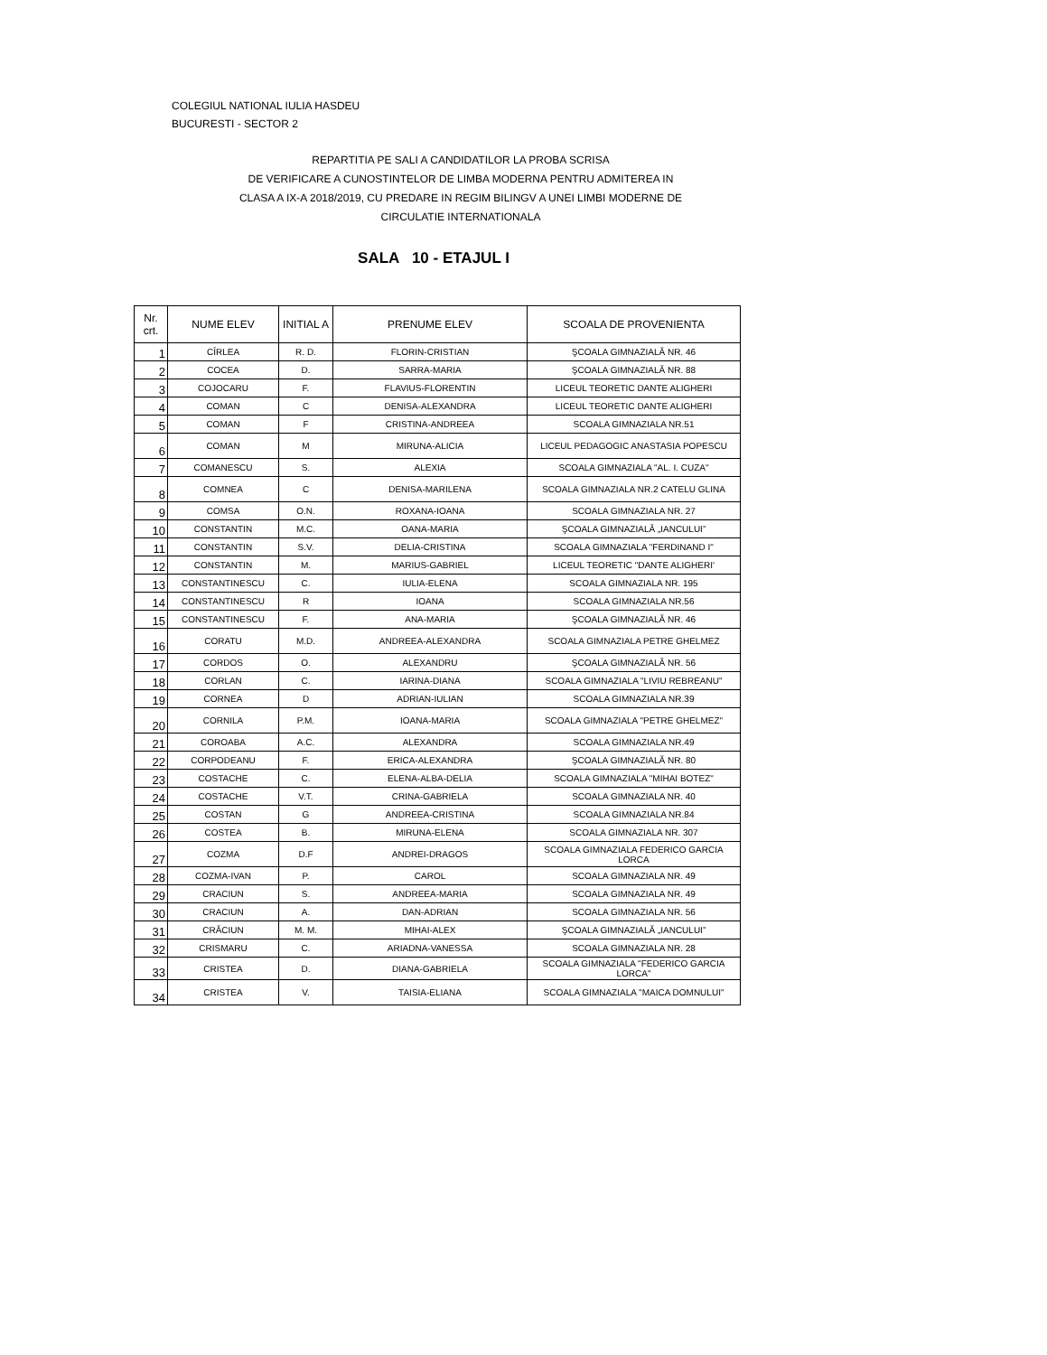COLEGIUL NATIONAL IULIA HASDEU
BUCURESTI - SECTOR 2
REPARTITIA PE SALI A CANDIDATILOR LA PROBA SCRISA
DE VERIFICARE A CUNOSTINTELOR DE LIMBA MODERNA PENTRU ADMITEREA IN
CLASA A IX-A 2018/2019, CU PREDARE IN REGIM BILINGV A UNEI LIMBI MODERNE DE
CIRCULATIE INTERNATIONALA
SALA 10 - ETAJUL I
| Nr. crt. | NUME ELEV | INITIAL A | PRENUME ELEV | SCOALA DE PROVENIENTA |
| --- | --- | --- | --- | --- |
| 1 | CÎRLEA | R. D. | FLORIN-CRISTIAN | ŞCOALA GIMNAZIALĂ NR. 46 |
| 2 | COCEA | D. | SARRA-MARIA | ŞCOALA GIMNAZIALĂ NR. 88 |
| 3 | COJOCARU | F. | FLAVIUS-FLORENTIN | LICEUL TEORETIC DANTE ALIGHERI |
| 4 | COMAN | C | DENISA-ALEXANDRA | LICEUL TEORETIC DANTE ALIGHERI |
| 5 | COMAN | F | CRISTINA-ANDREEA | SCOALA GIMNAZIALA NR.51 |
| 6 | COMAN | M | MIRUNA-ALICIA | LICEUL PEDAGOGIC ANASTASIA POPESCU |
| 7 | COMANESCU | S. | ALEXIA | SCOALA GIMNAZIALA "AL. I. CUZA" |
| 8 | COMNEA | C | DENISA-MARILENA | SCOALA GIMNAZIALA NR.2 CATELU GLINA |
| 9 | COMSA | O.N. | ROXANA-IOANA | SCOALA GIMNAZIALA NR. 27 |
| 10 | CONSTANTIN | M.C. | OANA-MARIA | ŞCOALA GIMNAZIALĂ „IANCULUI” |
| 11 | CONSTANTIN | S.V. | DELIA-CRISTINA | SCOALA GIMNAZIALA "FERDINAND I" |
| 12 | CONSTANTIN | M. | MARIUS-GABRIEL | LICEUL TEORETIC "DANTE ALIGHERI' |
| 13 | CONSTANTINESCU | C. | IULIA-ELENA | SCOALA GIMNAZIALA NR. 195 |
| 14 | CONSTANTINESCU | R | IOANA | SCOALA GIMNAZIALA NR.56 |
| 15 | CONSTANTINESCU | F. | ANA-MARIA | ŞCOALA GIMNAZIALĂ NR. 46 |
| 16 | CORATU | M.D. | ANDREEA-ALEXANDRA | SCOALA GIMNAZIALA PETRE GHELMEZ |
| 17 | CORDOS | O. | ALEXANDRU | ŞCOALA GIMNAZIALĂ NR. 56 |
| 18 | CORLAN | C. | IARINA-DIANA | SCOALA GIMNAZIALA "LIVIU REBREANU" |
| 19 | CORNEA | D | ADRIAN-IULIAN | SCOALA GIMNAZIALA NR.39 |
| 20 | CORNILA | P.M. | IOANA-MARIA | SCOALA GIMNAZIALA "PETRE GHELMEZ" |
| 21 | COROABA | A.C. | ALEXANDRA | SCOALA GIMNAZIALA NR.49 |
| 22 | CORPODEANU | F. | ERICA-ALEXANDRA | ŞCOALA GIMNAZIALĂ NR. 80 |
| 23 | COSTACHE | C. | ELENA-ALBA-DELIA | SCOALA GIMNAZIALA "MIHAI BOTEZ" |
| 24 | COSTACHE | V.T. | CRINA-GABRIELA | SCOALA GIMNAZIALA NR. 40 |
| 25 | COSTAN | G | ANDREEA-CRISTINA | SCOALA GIMNAZIALA NR.84 |
| 26 | COSTEA | B. | MIRUNA-ELENA | SCOALA GIMNAZIALA NR. 307 |
| 27 | COZMA | D.F | ANDREI-DRAGOS | SCOALA GIMNAZIALA FEDERICO GARCIA LORCA |
| 28 | COZMA-IVAN | P. | CAROL | SCOALA GIMNAZIALA NR. 49 |
| 29 | CRACIUN | S. | ANDREEA-MARIA | SCOALA GIMNAZIALA NR. 49 |
| 30 | CRACIUN | A. | DAN-ADRIAN | SCOALA GIMNAZIALA NR. 56 |
| 31 | CRĂCIUN | M. M. | MIHAI-ALEX | ŞCOALA GIMNAZIALĂ „IANCULUI” |
| 32 | CRISMARU | C. | ARIADNA-VANESSA | SCOALA GIMNAZIALA NR. 28 |
| 33 | CRISTEA | D. | DIANA-GABRIELA | SCOALA GIMNAZIALA "FEDERICO GARCIA LORCA" |
| 34 | CRISTEA | V. | TAISIA-ELIANA | SCOALA GIMNAZIALA "MAICA DOMNULUI" |